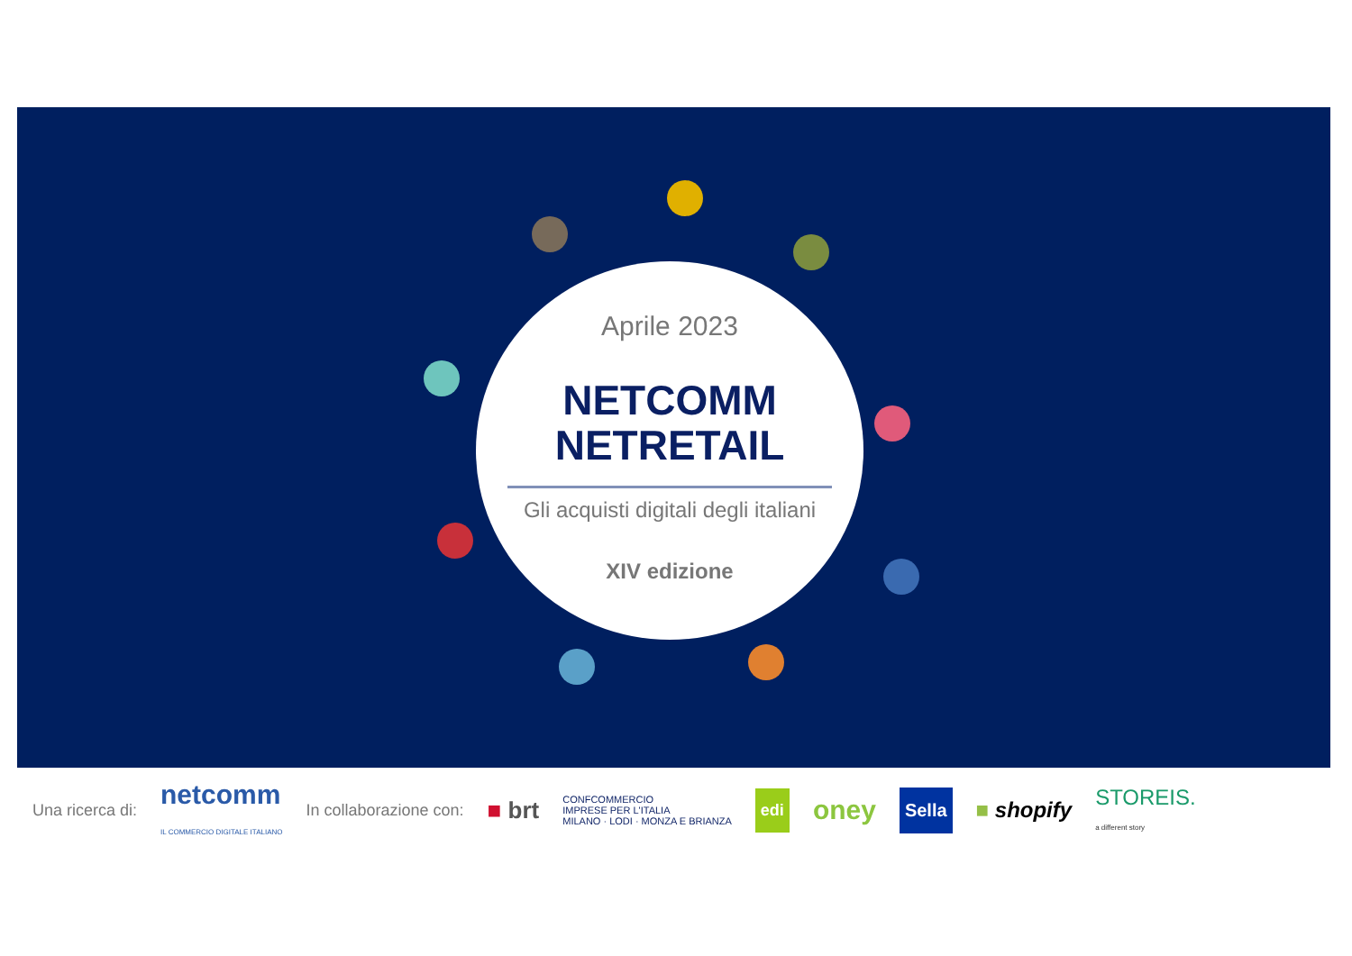Aprile 2023
NETCOMM
NETRETAIL
Gli acquisti digitali degli italiani
XIV edizione
Una ricerca di: netcomm
IL COMMERCIO DIGITALE ITALIANO In collaborazione con: ■ brt CONFCOMMERCIO
IMPRESE PER L'ITALIA
MILANO · LODI · MONZA E BRIANZA edi oney Sella ■ shopify STOREIS.
a different story